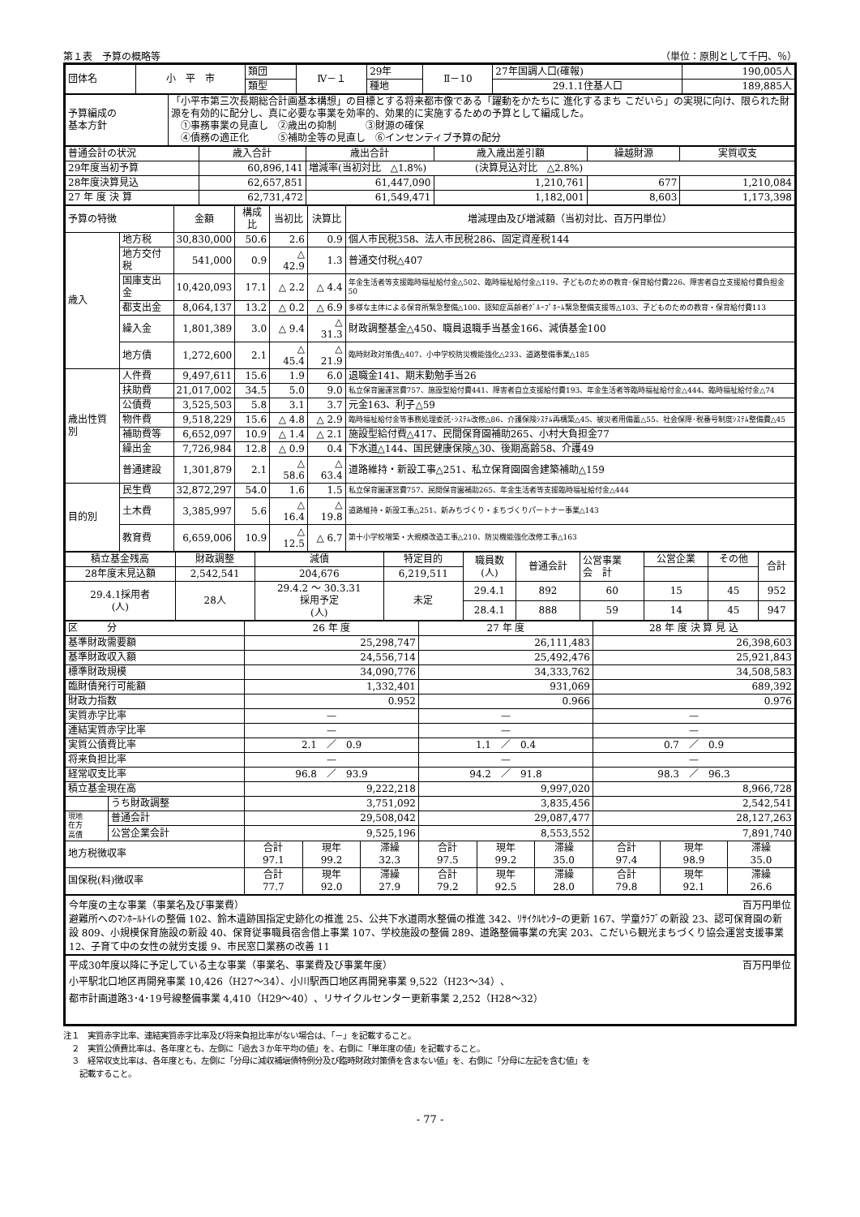第１表　予算の概略等 （単位：原則として千円、％）
| 団体名 | 小 平 市 | 類団 | Ⅳ－１ | 29年 | Ⅱ－10 | 27年国調人口(確報) | 190,005人 |
| | | 類型 | | 種地 | | 29.1.1住基人口 | 189,885人 |
| 予算編成の 基本方針 | 「小平市第三次長期総合計画基本構想」の目標とする将来都市像である「躍動をかたちに 進化するまち こだいら」の実現に向け、限られた財源を有効的に配分し、真に必要な事業を効率的、効果的に実施するための予算として編成した。 ①事務事業の見直し ②歳出の抑制 ③財源の確保 ④債務の適正化 ⑤補助金等の見直し ⑥インセンティブ予算の配分 |
| 普通会計の状況 | 歳入合計 | 歳出合計 | 歳入歳出差引額 | 繰越財源 | 実質収支 |
| 29年度当初予算 | 60,896,141 | 増減率(当初対比 △1.8%) (決算見込対比 △2.8%) | | | |
| 28年度決算見込 | 62,657,851 | 61,447,090 | 1,210,761 | 677 | 1,210,084 |
| 27 年 度 決 算 | 62,731,472 | 61,549,471 | 1,182,001 | 8,603 | 1,173,398 |
| 予算の特徴 | | 金額 | 構成比 | 当初比 | 決算比 | 増減理由及び増減額（当初対比、百万円単位） |
| 歳入 | 地方税 | 30,830,000 | 50.6 | 2.6 | 0.9 | 個人市民税358、法人市民税286、固定資産税144 |
| | 地方交付税 | 541,000 | 0.9 | △ 42.9 | 1.3 | 普通交付税△407 |
| | 国庫支出金 | 10,420,093 | 17.1 | △ 2.2 | △ 4.4 | 年金生活者等支援臨時福祉給付金△502、臨時福祉給付金△119、子どものための教育･保育給付費226、障害者自立支援給付費負担金50 |
| | 都支出金 | 8,064,137 | 13.2 | △ 0.2 | △ 6.9 | 多様な主体による保育所緊急整備△100、認知症高齢者ｸﾞﾙｰﾌﾟﾎｰﾑ緊急整備支援等△103、子どものための教育・保育給付費113 |
| | 繰入金 | 1,801,389 | 3.0 | △ 9.4 | △ 31.3 | 財政調整基金△450、職員退職手当基金166、減債基金100 |
| | 地方債 | 1,272,600 | 2.1 | △ 45.4 | △ 21.9 | 臨時財政対策債△407、小中学校防災機能強化△233、道路整備事業△185 |
| 歳出性質別 | 人件費 | 9,497,611 | 15.6 | 1.9 | 6.0 | 退職金141、期末勤勉手当26 |
| | 扶助費 | 21,017,002 | 34.5 | 5.0 | 9.0 | 私立保育園運営費757、施設型給付費441、障害者自立支援給付費193、年金生活者等臨時福祉給付金△444、臨時福祉給付金△74 |
| | 公債費 | 3,525,503 | 5.8 | 3.1 | 3.7 | 元金163、利子△59 |
| | 物件費 | 9,518,229 | 15.6 | △ 4.8 | △ 2.9 | 臨時福祉給付金等事務処理委託･ｼｽﾃﾑ改修△86、介護保険ｼｽﾃﾑ再構築△45、被災者用備蓄△55、社会保障･税番号制度ｼｽﾃﾑ整備費△45 |
| | 補助費等 | 6,652,097 | 10.9 | △ 1.4 | △ 2.1 | 施設型給付費△417、民間保育園補助265、小村大負担金77 |
| | 繰出金 | 7,726,984 | 12.8 | △ 0.9 | 0.4 | 下水道△144、国民健康保険△30、後期高齢58、介護49 |
| | 普通建設 | 1,301,879 | 2.1 | △ 58.6 | △ 63.4 | 道路維持・新設工事△251、私立保育園園舎建築補助△159 |
| 目的別 | 民生費 | 32,872,297 | 54.0 | 1.6 | 1.5 | 私立保育園運営費757、民間保育園補助265、年金生活者等支援臨時福祉給付金△444 |
| | 土木費 | 3,385,997 | 5.6 | △ 16.4 | △ 19.8 | 道路維持・新設工事△251、新みちづくり・まちづくりパートナー事業△143 |
| | 教育費 | 6,659,006 | 10.9 | △ 12.5 | △ 6.7 | 第十小学校増築・大規模改造工事△210、防災機能強化改修工事△163 |
| 積立基金残高 | 財政調整 | 減債 | 特定目的 | 職員数 (人) | 普通会計 | 公営事業 会 計 | 公営企業 | その他 | 合計 |
| 28年度末見込額 | 2,542,541 | 204,676 | 6,219,511 | | | | | | |
| 29.4.1採用者 (人) | 28人 | 29.4.2 ～ 30.3.31 採用予定 (人) | 未定 | 29.4.1 | 892 | 60 | 15 | 45 | 952 |
| | | | | 28.4.1 | 888 | 59 | 14 | 45 | 947 |
| 区 分 | | 26 年 度 | | | 27 年 度 | | | 28 年 度 決 算 見 込 | | |
| 基準財政需要額 | | 25,298,747 | | | 26,111,483 | | | 26,398,603 | | |
| 基準財政収入額 | | 24,556,714 | | | 25,492,476 | | | 25,921,843 | | |
| 標準財政規模 | | 34,090,776 | | | 34,333,762 | | | 34,508,583 | | |
| 臨財債発行可能額 | | 1,332,401 | | | 931,069 | | | 689,392 | | |
| 財政力指数 | | 0.952 | | | 0.966 | | | 0.976 | | |
| 実質赤字比率 | | — | | | — | | | — | | |
| 連結実質赤字比率 | | — | | | — | | | — | | |
| 実質公債費比率 | | 2.1 ／ 0.9 | | | 1.1 ／ 0.4 | | | 0.7 ／ 0.9 | | |
| 将来負担比率 | | — | | | — | | | — | | |
| 経常収支比率 | | 96.8 ／ 93.9 | | | 94.2 ／ 91.8 | | | 98.3 ／ 96.3 | | |
| 積立基金現在高 | | 9,222,218 | | | 9,997,020 | | | 8,966,728 | | |
| | うち財政調整 | 3,751,092 | | | 3,835,456 | | | 2,542,541 | | |
| 現地 在方 高債 | 普通会計 | 29,508,042 | | | 29,087,477 | | | 28,127,263 | | |
| | 公営企業会計 | 9,525,196 | | | 8,553,552 | | | 7,891,740 | | |
| 地方税徴収率 | | 合計 97.1 | 現年 99.2 | 滞繰 32.3 | 合計 97.5 | 現年 99.2 | 滞繰 35.0 | 合計 97.4 | 現年 98.9 | 滞繰 35.0 |
| 国保税(料)徴収率 | | 合計 77.7 | 現年 92.0 | 滞繰 27.9 | 合計 79.2 | 現年 92.5 | 滞繰 28.0 | 合計 79.8 | 現年 92.1 | 滞繰 26.6 |
今年度の主な事業（事業名及び事業費） 百万円単位
避難所へのﾏﾝﾎｰﾙﾄｲﾚの整備 102、鈴木遺跡国指定史跡化の推進 25、公共下水道雨水整備の推進 342、ﾘｻｲｸﾙｾﾝﾀｰの更新 167、学童ｸﾗﾌﾞの新設 23、認可保育園の新設 809、小規模保育施設の新設 40、保育従事職員宿舎借上事業 107、学校施設の整備 289、道路整備事業の充実 203、こだいら観光まちづくり協会運営支援事業 12、子育て中の女性の就労支援 9、市民窓口業務の改善 11
平成30年度以降に予定している主な事業（事業名、事業費及び事業年度） 百万円単位
小平駅北口地区再開発事業 10,426（H27～34）、小川駅西口地区再開発事業 9,522（H23～34）、
都市計画道路3･4･19号線整備事業 4,410（H29～40）、リサイクルセンター更新事業 2,252（H28～32）
注１　実質赤字比率、連結実質赤字比率及び将来負担比率がない場合は、「－」を記載すること。
　２　実質公債費比率は、各年度とも、左側に「過去３か年平均の値」を、右側に「単年度の値」を記載すること。
　３　経常収支比率は、各年度とも、左側に「分母に減収補塡債特例分及び臨時財政対策債を含まない値」を、右側に「分母に左記を含む値」を
　　記載すること。
- 77 -